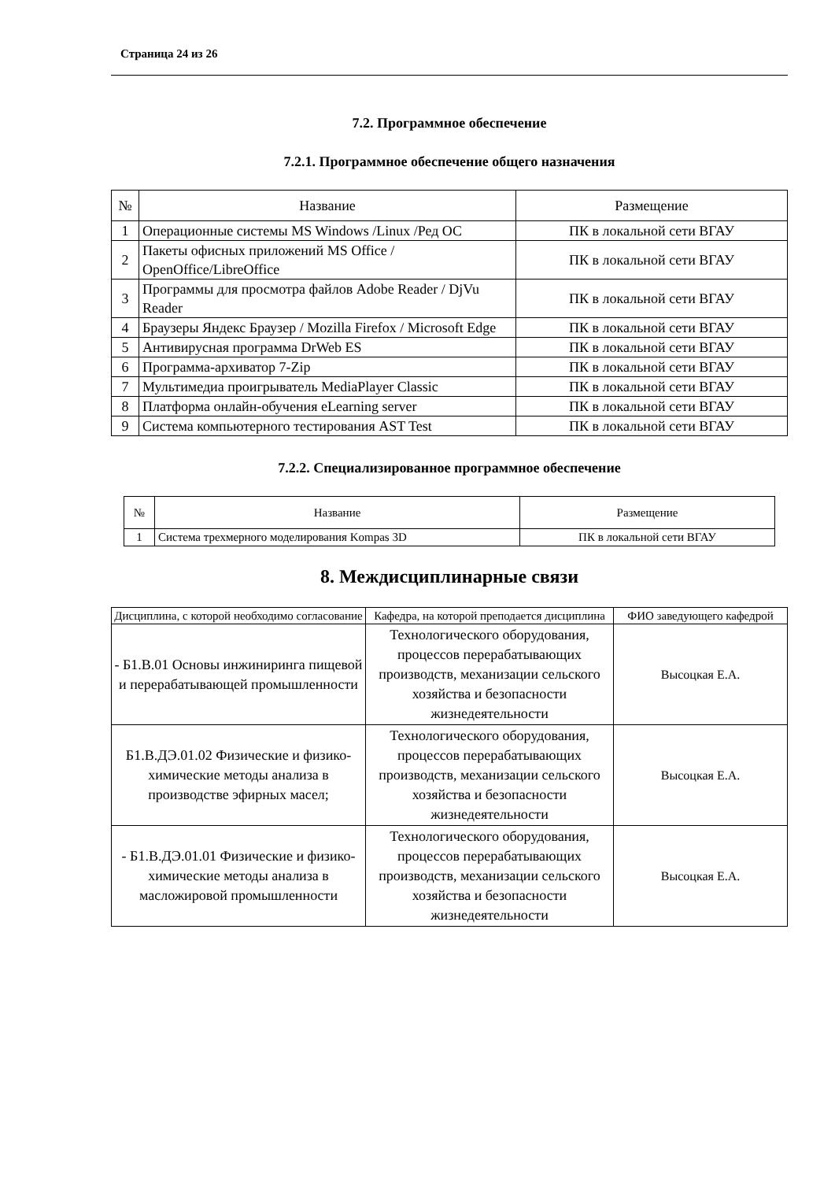Страница 24 из 26
7.2. Программное обеспечение
7.2.1. Программное обеспечение общего назначения
| № | Название | Размещение |
| --- | --- | --- |
| 1 | Операционные системы MS Windows /Linux /Ред ОС | ПК в локальной сети ВГАУ |
| 2 | Пакеты офисных приложений MS Office / OpenOffice/LibreOffice | ПК в локальной сети ВГАУ |
| 3 | Программы для просмотра файлов Adobe Reader / DjVu Reader | ПК в локальной сети ВГАУ |
| 4 | Браузеры Яндекс Браузер / Mozilla Firefox / Microsoft Edge | ПК в локальной сети ВГАУ |
| 5 | Антивирусная программа DrWeb ES | ПК в локальной сети ВГАУ |
| 6 | Программа-архиватор 7-Zip | ПК в локальной сети ВГАУ |
| 7 | Мультимедиа проигрыватель MediaPlayer Classic | ПК в локальной сети ВГАУ |
| 8 | Платформа онлайн-обучения eLearning server | ПК в локальной сети ВГАУ |
| 9 | Система компьютерного тестирования AST Test | ПК в локальной сети ВГАУ |
7.2.2. Специализированное программное обеспечение
| № | Название | Размещение |
| --- | --- | --- |
| 1 | Система трехмерного моделирования Kompas 3D | ПК в локальной сети ВГАУ |
8. Междисциплинарные связи
| Дисциплина, с которой необходимо согласование | Кафедра, на которой преподается дисциплина | ФИО заведующего кафедрой |
| --- | --- | --- |
| - Б1.В.01 Основы инжиниринга пищевой и перерабатывающей промышленности | Технологического оборудования, процессов перерабатывающих производств, механизации сельского хозяйства и безопасности жизнедеятельности | Высоцкая Е.А. |
| Б1.В.ДЭ.01.02 Физические и физико-химические методы анализа в производстве эфирных масел; | Технологического оборудования, процессов перерабатывающих производств, механизации сельского хозяйства и безопасности жизнедеятельности | Высоцкая Е.А. |
| - Б1.В.ДЭ.01.01 Физические и физико-химические методы анализа в масложировой промышленности | Технологического оборудования, процессов перерабатывающих производств, механизации сельского хозяйства и безопасности жизнедеятельности | Высоцкая Е.А. |